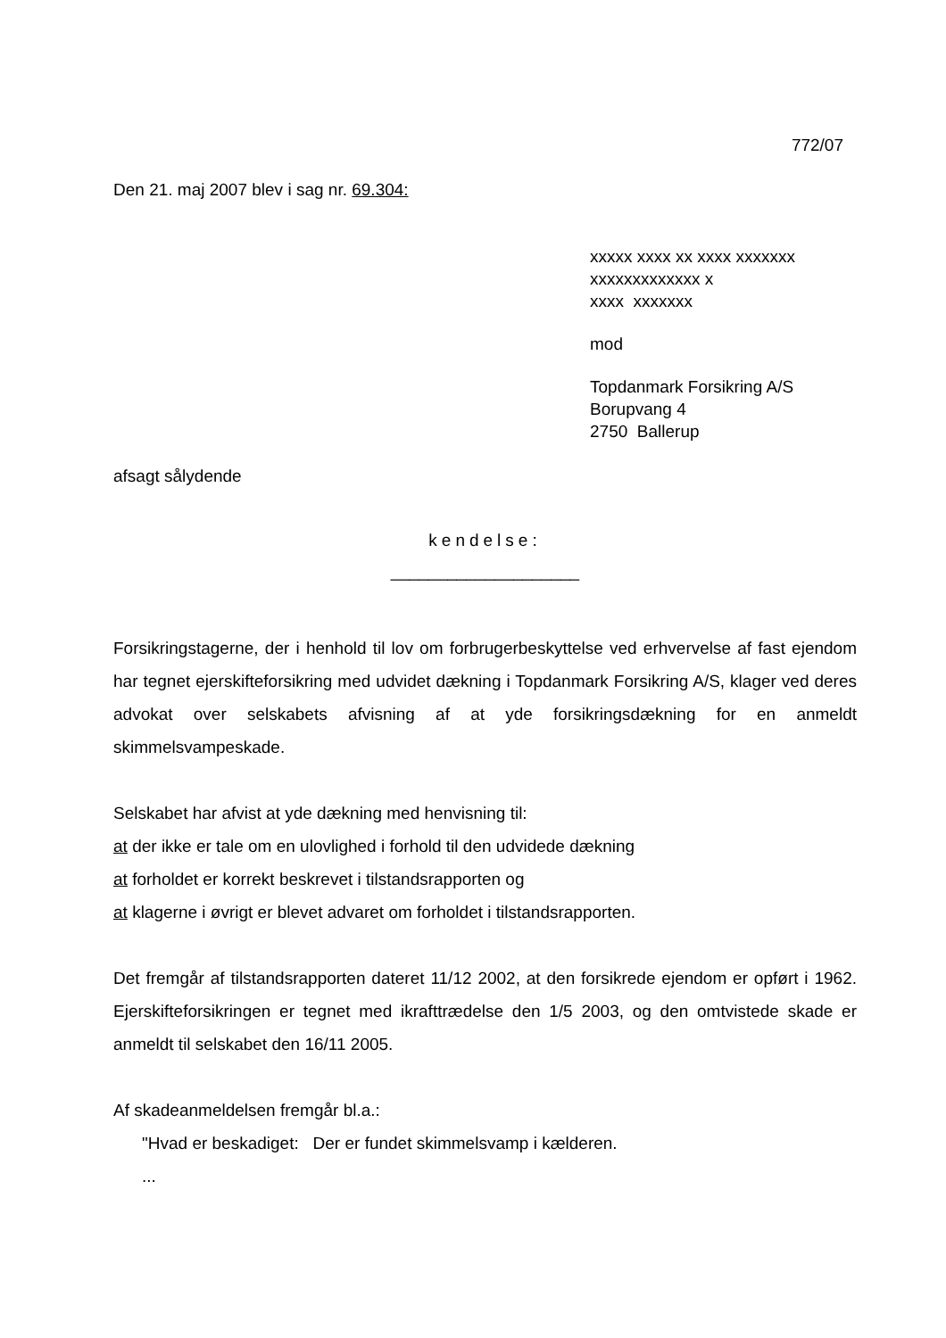772/07
Den 21. maj 2007 blev i sag nr. 69.304:
xxxxx xxxx xx xxxx xxxxxxx
xxxxxxxxxxxxx x
xxxx xxxxxxx
mod
Topdanmark Forsikring A/S
Borupvang 4
2750 Ballerup
afsagt sålydende
kendelse:
____________________
Forsikringstagerne, der i henhold til lov om forbrugerbeskyttelse ved erhvervelse af fast ejendom har tegnet ejerskifteforsikring med udvidet dækning i Topdanmark Forsikring A/S, klager ved deres advokat over selskabets afvisning af at yde forsikringsdækning for en anmeldt skimmelsvampeskade.
Selskabet har afvist at yde dækning med henvisning til:
at der ikke er tale om en ulovlighed i forhold til den udvidede dækning
at forholdet er korrekt beskrevet i tilstandsrapporten og
at klagerne i øvrigt er blevet advaret om forholdet i tilstandsrapporten.
Det fremgår af tilstandsrapporten dateret 11/12 2002, at den forsikrede ejendom er opført i 1962. Ejerskifteforsikringen er tegnet med ikrafttrædelse den 1/5 2003, og den omtvistede skade er anmeldt til selskabet den 16/11 2005.
Af skadeanmeldelsen fremgår bl.a.:
"Hvad er beskadiget: Der er fundet skimmelsvamp i kælderen.
...